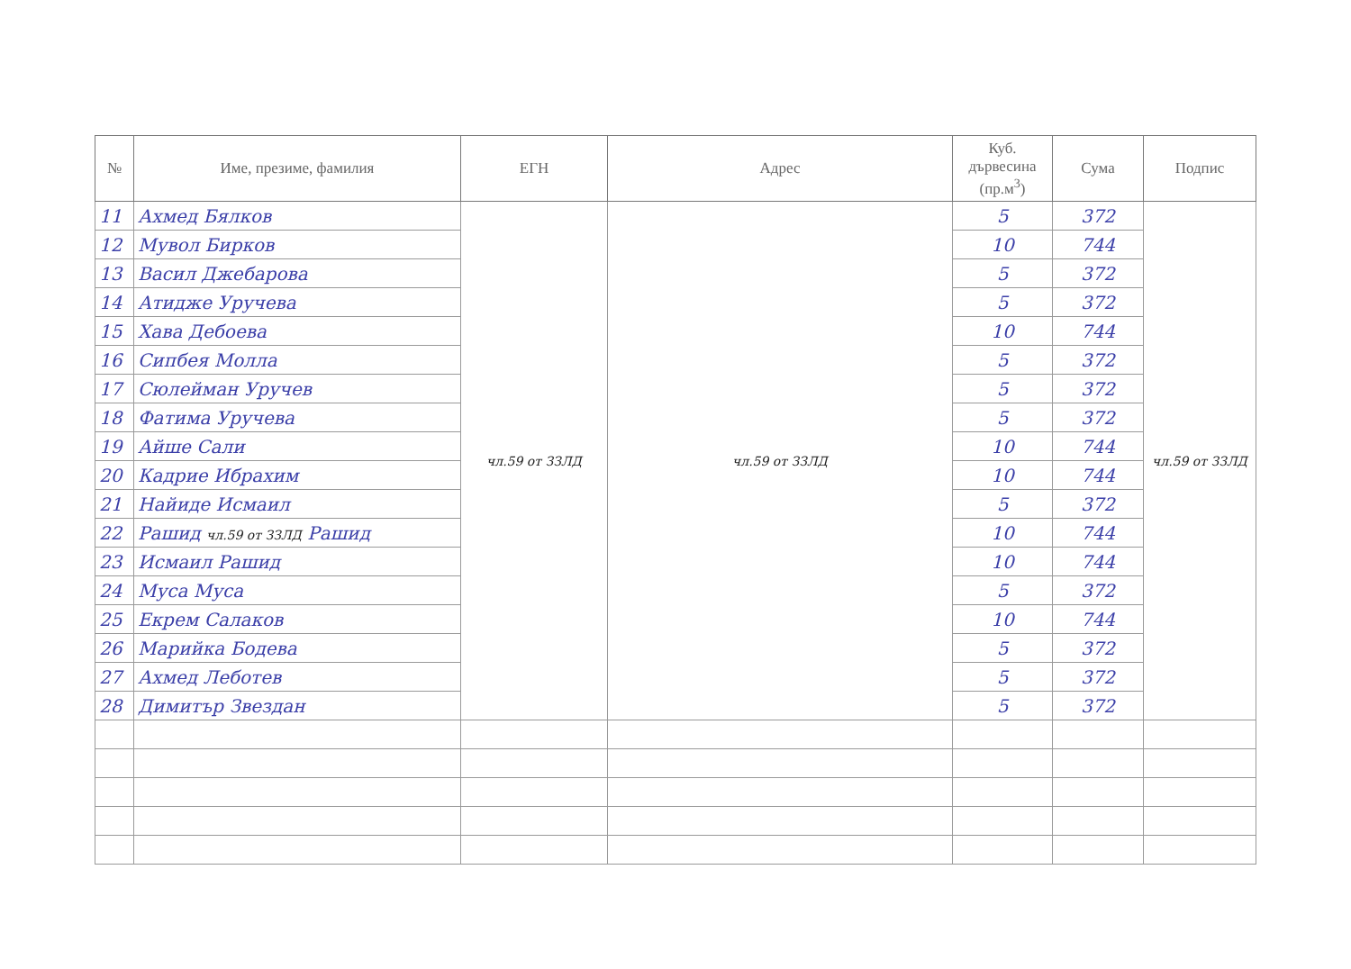| № | Име, презиме, фамилия | ЕГН | Адрес | Куб. дървесина (пр.м<sup>3</sup>) | Сума | Подпис |
| --- | --- | --- | --- | --- | --- | --- |
| 11 | Ахмед Бялков | чл.59 от ЗЗЛД | чл.59 от ЗЗЛД | 5 | 372 | чл.59 от ЗЗЛД |
| 12 | Мувол Бирков | | | 10 | 744 | |
| 13 | Васил Джебарова | | | 5 | 372 | |
| 14 | Атидже Уручева | | | 5 | 372 | |
| 15 | Хава Дебоева | | | 10 | 744 | |
| 16 | Сипбея Молла | | | 5 | 372 | |
| 17 | Сюлейман Уручев | | | 5 | 372 | |
| 18 | Фатима Уручева | | | 5 | 372 | |
| 19 | Айше Сали | | | 10 | 744 | |
| 20 | Кадрие Ибрахим | | | 10 | 744 | |
| 21 | Найиде Исмаил | | | 5 | 372 | |
| 22 | Рашид чл.59 от ЗЗЛД Рашид | | | 10 | 744 | |
| 23 | Исмаил Рашид | | | 10 | 744 | |
| 24 | Муса Муса | | | 5 | 372 | |
| 25 | Екрем Салаков | | | 10 | 744 | |
| 26 | Марийка Бодева | | | 5 | 372 | |
| 27 | Ахмед Леботев | | | 5 | 372 | |
| 28 | Димитър Звездан | | | 5 | 372 | |